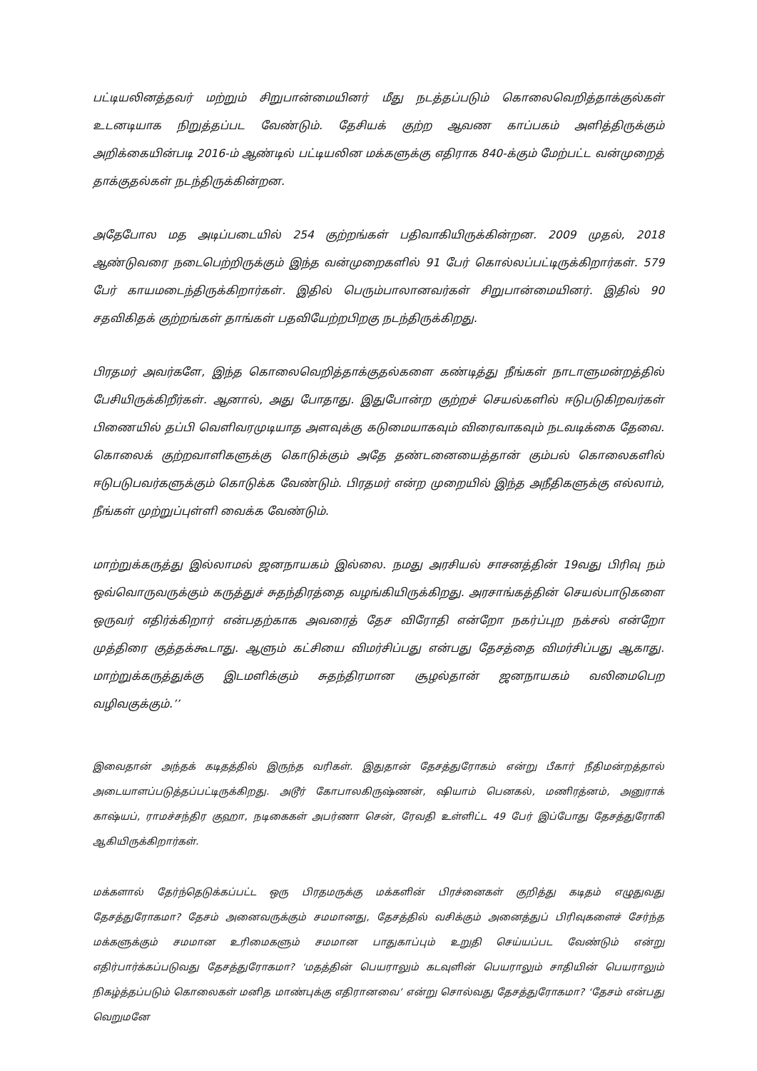பட்டியலினத்தவர் மற்றும் சிறுபான்மையினர் மீது நடத்தப்படும் கொலைவெறித்தாக்குல்கள் உடனடியாக நிறுத்தப்பட வேண்டும். தேசியக் குற்ற ஆவண காப்பகம் அளித்திருக்கும் அறிக்கையின்படி 2016-ம் ஆண்டில் பட்டியலின மக்களுக்கு எதிராக 840-க்கும் மேற்பட்ட வன்முறைத் தாக்குதல்கள் நடந்திருக்கின்றன.
அதேபோல மத அடிப்படையில் 254 குற்றங்கள் பதிவாகியிருக்கின்றன. 2009 முதல், 2018 ஆண்டுவரை நடைபெற்றிருக்கும் இந்த வன்முறைகளில் 91 பேர் கொல்லப்பட்டிருக்கிறார்கள். 579 பேர் காயமடைந்திருக்கிறார்கள். இதில் பெரும்பாலானவர்கள் சிறுபான்மையினர். இதில் 90 சதவிகிதக் குற்றங்கள் தாங்கள் பதவியேற்றபிறகு நடந்திருக்கிறது.
பிரதமர் அவர்களே, இந்த கொலைவெறித்தாக்குதல்களை கண்டித்து நீங்கள் நாடாளுமன்றத்தில் பேசியிருக்கிறீர்கள். ஆனால், அது போதாது. இதுபோன்ற குற்றச் செயல்களில் ஈடுபடுகிறவர்கள் பிணையில் தப்பி வெளிவரமுடியாத அளவுக்கு கடுமையாகவும் விரைவாகவும் நடவடிக்கை தேவை. கொலைக் குற்றவாளிகளுக்கு கொடுக்கும் அதே தண்டனையைத்தான் கும்பல் கொலைகளில் ஈடுபடுபவர்களுக்கும் கொடுக்க வேண்டும். பிரதமர் என்ற முறையில் இந்த அநீதிகளுக்கு எல்லாம், நீங்கள் முற்றுப்புள்ளி வைக்க வேண்டும்.
மாற்றுக்கருத்து இல்லாமல் ஜனநாயகம் இல்லை. நமது அரசியல் சாசனத்தின் 19வது பிரிவு நம் ஒவ்வொருவருக்கும் கருத்துச் சுதந்திரத்தை வழங்கியிருக்கிறது. அரசாங்கத்தின் செயல்பாடுகளை ஒருவர் எதிர்க்கிறார் என்பதற்காக அவரைத் தேச விரோதி என்றோ நகர்ப்புற நக்சல் என்றோ முத்திரை குத்தக்கூடாது. ஆளும் கட்சியை விமர்சிப்பது என்பது தேசத்தை விமர்சிப்பது ஆகாது. மாற்றுக்கருத்துக்கு இடமளிக்கும் சுதந்திரமான சூழல்தான் ஜனநாயகம் வலிமைபெற வழிவகுக்கும்.’’
இவைதான் அந்தக் கடிதத்தில் இருந்த வரிகள். இதுதான் தேசத்துரோகம் என்று பீகார் நீதிமன்றத்தால் அடையாளப்படுத்தப்பட்டிருக்கிறது. அடூர் கோபாலகிருஷ்ணன், ஷியாம் பெனகல், மணிரத்னம், அனுராக் காஷ்யப், ராமச்சந்திர குஹா, நடிகைகள் அபர்ணா சென், ரேவதி உள்ளிட்ட 49 பேர் இப்போது தேசத்துரோகி ஆகியிருக்கிறார்கள்.
மக்களால் தேர்ந்தெடுக்கப்பட்ட ஒரு பிரதமருக்கு மக்களின் பிரச்னைகள் குறித்து கடிதம் எழுதுவது தேசத்துரோகமா? தேசம் அனைவருக்கும் சமமானது, தேசத்தில் வசிக்கும் அனைத்துப் பிரிவுகளைச் சேர்ந்த மக்களுக்கும் சமமான உரிமைகளும் சமமான பாதுகாப்பும் உறுதி செய்யப்பட வேண்டும் என்று எதிர்பார்க்கப்படுவது தேசத்துரோகமா? ‘மதத்தின் பெயராலும் கடவுளின் பெயராலும் சாதியின் பெயராலும் நிகழ்த்தப்படும் கொலைகள் மனித மாண்புக்கு எதிரானவை’ என்று சொல்வது தேசத்துரோகமா? ‘தேசம் என்பது வெறுமனே